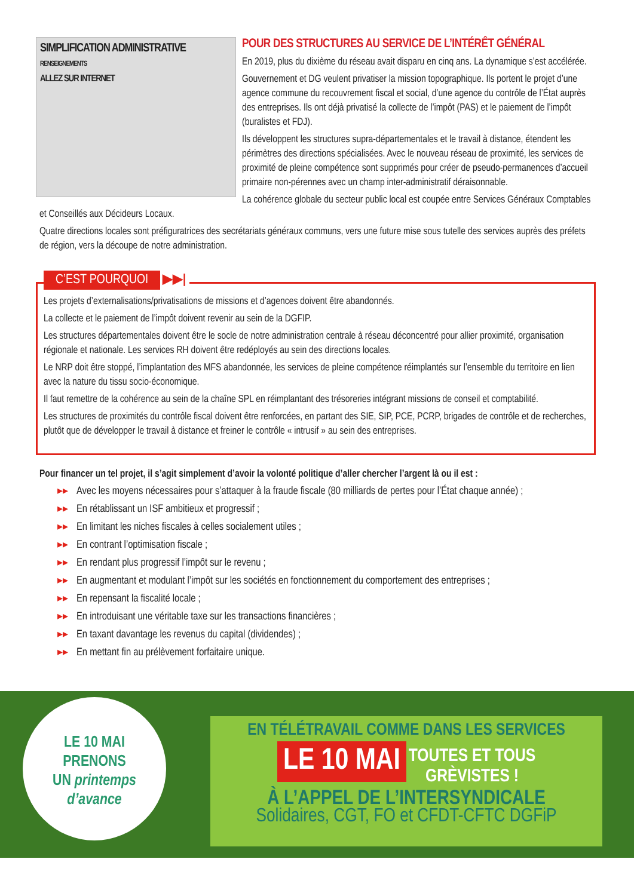SIMPLIFICATION ADMINISTRATIVE
RENSEIGNEMENTS
ALLEZ SUR INTERNET
POUR DES STRUCTURES AU SERVICE DE L’INTÉRÊT GÉNÉRAL
En 2019, plus du dixième du réseau avait disparu en cinq ans. La dynamique s’est accélérée.
Gouvernement et DG veulent privatiser la mission topographique. Ils portent le projet d’une agence commune du recouvrement fiscal et social, d’une agence du contrôle de l’État auprès des entreprises. Ils ont déjà privatisé la collecte de l’impôt (PAS) et le paiement de l’impôt (buralistes et FDJ).
Ils développent les structures supra-départementales et le travail à distance, étendent les périmètres des directions spécialisées. Avec le nouveau réseau de proximité, les services de proximité de pleine compétence sont supprimés pour créer de pseudo-permanences d’accueil primaire non-pérennes avec un champ inter-administratif déraisonnable.
La cohérence globale du secteur public local est coupée entre Services Généraux Comptables et Conseillés aux Décideurs Locaux.
Quatre directions locales sont préfiguratrices des secrétariats généraux communs, vers une future mise sous tutelle des services auprès des préfets de région, vers la découpe de notre administration.
C’EST POURQUOI ▶▶|
Les projets d’externalisations/privatisations de missions et d’agences doivent être abandonnés.
La collecte et le paiement de l’impôt doivent revenir au sein de la DGFIP.
Les structures départementales doivent être le socle de notre administration centrale à réseau déconcentré pour allier proximité, organisation régionale et nationale. Les services RH doivent être redéployés au sein des directions locales.
Le NRP doit être stoppé, l’implantation des MFS abandonnée, les services de pleine compétence réimplantés sur l’ensemble du territoire en lien avec la nature du tissu socio-économique.
Il faut remettre de la cohérence au sein de la chaîne SPL en réimplantant des trésoreries intégrant missions de conseil et comptabilité.
Les structures de proximités du contrôle fiscal doivent être renforcées, en partant des SIE, SIP, PCE, PCRP, brigades de contrôle et de recherches, plutôt que de développer le travail à distance et freiner le contrôle « intrusif » au sein des entreprises.
Pour financer un tel projet, il s’agit simplement d’avoir la volonté politique d’aller chercher l’argent là ou il est :
▸▸ Avec les moyens nécessaires pour s’attaquer à la fraude fiscale (80 milliards de pertes pour l’État chaque année) ;
▸▸ En rétablissant un ISF ambitieux et progressif ;
▸▸ En limitant les niches fiscales à celles socialement utiles ;
▸▸ En contrant l’optimisation fiscale ;
▸▸ En rendant plus progressif l’impôt sur le revenu ;
▸▸ En augmentant et modulant l’impôt sur les sociétés en fonctionnement du comportement des entreprises ;
▸▸ En repensant la fiscalité locale ;
▸▸ En introduisant une véritable taxe sur les transactions financières ;
▸▸ En taxant davantage les revenus du capital (dividendes) ;
▸▸ En mettant fin au prélèvement forfaitaire unique.
LE 10 MAI
PRENONS
UN printemps
d’avance
EN TÉLÉTRAVAIL COMME DANS LES SERVICES
LE 10 MAI TOUTES ET TOUS
GRÈVISTES !
À L’APPEL DE L’INTERSYNDICALE
Solidaires, CGT, FO et CFDT-CFTC DGFiP